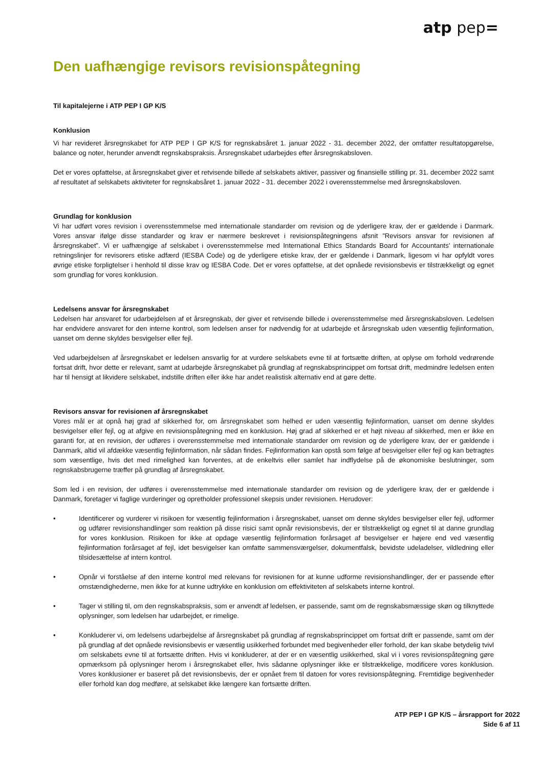atp pep=
Den uafhængige revisors revisionspåtegning
Til kapitalejerne i ATP PEP I GP K/S
Konklusion
Vi har revideret årsregnskabet for ATP PEP I GP K/S for regnskabsåret 1. januar 2022 - 31. december 2022, der omfatter resultatopgørelse, balance og noter, herunder anvendt regnskabspraksis. Årsregnskabet udarbejdes efter årsregnskabsloven.
Det er vores opfattelse, at årsregnskabet giver et retvisende billede af selskabets aktiver, passiver og finansielle stilling pr. 31. december 2022 samt af resultatet af selskabets aktiviteter for regnskabsåret 1. januar 2022 - 31. december 2022 i overensstemmelse med årsregnskabsloven.
Grundlag for konklusion
Vi har udført vores revision i overensstemmelse med internationale standarder om revision og de yderligere krav, der er gældende i Danmark. Vores ansvar ifølge disse standarder og krav er nærmere beskrevet i revisionspåtegningens afsnit ”Revisors ansvar for revisionen af årsregnskabet”. Vi er uafhængige af selskabet i overensstemmelse med International Ethics Standards Board for Accountants’ internationale retningslinjer for revisorers etiske adfærd (IESBA Code) og de yderligere etiske krav, der er gældende i Danmark, ligesom vi har opfyldt vores øvrige etiske forpligtelser i henhold til disse krav og IESBA Code. Det er vores opfattelse, at det opnåede revisionsbevis er tilstrækkeligt og egnet som grundlag for vores konklusion.
Ledelsens ansvar for årsregnskabet
Ledelsen har ansvaret for udarbejdelsen af et årsregnskab, der giver et retvisende billede i overensstemmelse med årsregnskabsloven. Ledelsen har endvidere ansvaret for den interne kontrol, som ledelsen anser for nødvendig for at udarbejde et årsregnskab uden væsentlig fejlinformation, uanset om denne skyldes besvigelser eller fejl.
Ved udarbejdelsen af årsregnskabet er ledelsen ansvarlig for at vurdere selskabets evne til at fortsætte driften, at oplyse om forhold vedrørende fortsat drift, hvor dette er relevant, samt at udarbejde årsregnskabet på grundlag af regnskabsprincippet om fortsat drift, medmindre ledelsen enten har til hensigt at likvidere selskabet, indstille driften eller ikke har andet realistisk alternativ end at gøre dette.
Revisors ansvar for revisionen af årsregnskabet
Vores mål er at opnå høj grad af sikkerhed for, om årsregnskabet som helhed er uden væsentlig fejlinformation, uanset om denne skyldes besvigelser eller fejl, og at afgive en revisionspåtegning med en konklusion. Høj grad af sikkerhed er et højt niveau af sikkerhed, men er ikke en garanti for, at en revision, der udføres i overensstemmelse med internationale standarder om revision og de yderligere krav, der er gældende i Danmark, altid vil afdække væsentlig fejlinformation, når sådan findes. Fejlinformation kan opstå som følge af besvigelser eller fejl og kan betragtes som væsentlige, hvis det med rimelighed kan forventes, at de enkeltvis eller samlet har indflydelse på de økonomiske beslutninger, som regnskabsbrugerne træffer på grundlag af årsregnskabet.
Som led i en revision, der udføres i overensstemmelse med internationale standarder om revision og de yderligere krav, der er gældende i Danmark, foretager vi faglige vurderinger og opretholder professionel skepsis under revisionen. Herudover:
• Identificerer og vurderer vi risikoen for væsentlig fejlinformation i årsregnskabet, uanset om denne skyldes besvigelser eller fejl, udformer og udfører revisionshandlinger som reaktion på disse risici samt opnår revisionsbevis, der er tilstrækkeligt og egnet til at danne grundlag for vores konklusion. Risikoen for ikke at opdage væsentlig fejlinformation forårsaget af besvigelser er højere end ved væsentlig fejlinformation forårsaget af fejl, idet besvigelser kan omfatte sammensværgelser, dokumentfalsk, bevidste udeladelser, vildledning eller tilsidesættelse af intern kontrol.
• Opnår vi forståelse af den interne kontrol med relevans for revisionen for at kunne udforme revisionshandlinger, der er passende efter omstændighederne, men ikke for at kunne udtrykke en konklusion om effektiviteten af selskabets interne kontrol.
• Tager vi stilling til, om den regnskabspraksis, som er anvendt af ledelsen, er passende, samt om de regnskabsmæssige skøn og tilknyttede oplysninger, som ledelsen har udarbejdet, er rimelige.
• Konkluderer vi, om ledelsens udarbejdelse af årsregnskabet på grundlag af regnskabsprincippet om fortsat drift er passende, samt om der på grundlag af det opnåede revisionsbevis er væsentlig usikkerhed forbundet med begivenheder eller forhold, der kan skabe betydelig tvivl om selskabets evne til at fortsætte driften. Hvis vi konkluderer, at der er en væsentlig usikkerhed, skal vi i vores revisionspåtegning gøre opmærksom på oplysninger herom i årsregnskabet eller, hvis sådanne oplysninger ikke er tilstrækkelige, modificere vores konklusion. Vores konklusioner er baseret på det revisionsbevis, der er opnået frem til datoen for vores revisionspåtegning. Fremtidige begivenheder eller forhold kan dog medføre, at selskabet ikke længere kan fortsætte driften.
ATP PEP I GP K/S – årsrapport for 2022
Side 6 af 11